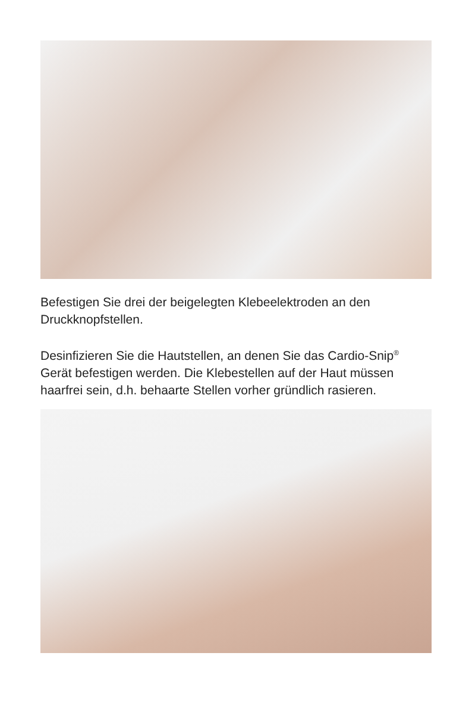Befestigen Sie drei der beigelegten Klebeelektroden an den Druckknopfstellen.
Desinfizieren Sie die Hautstellen, an denen Sie das Cardio-Snip<sup>®</sup> Gerät befestigen werden. Die Klebestellen auf der Haut müssen haarfrei sein, d.h. behaarte Stellen vorher gründlich rasieren.